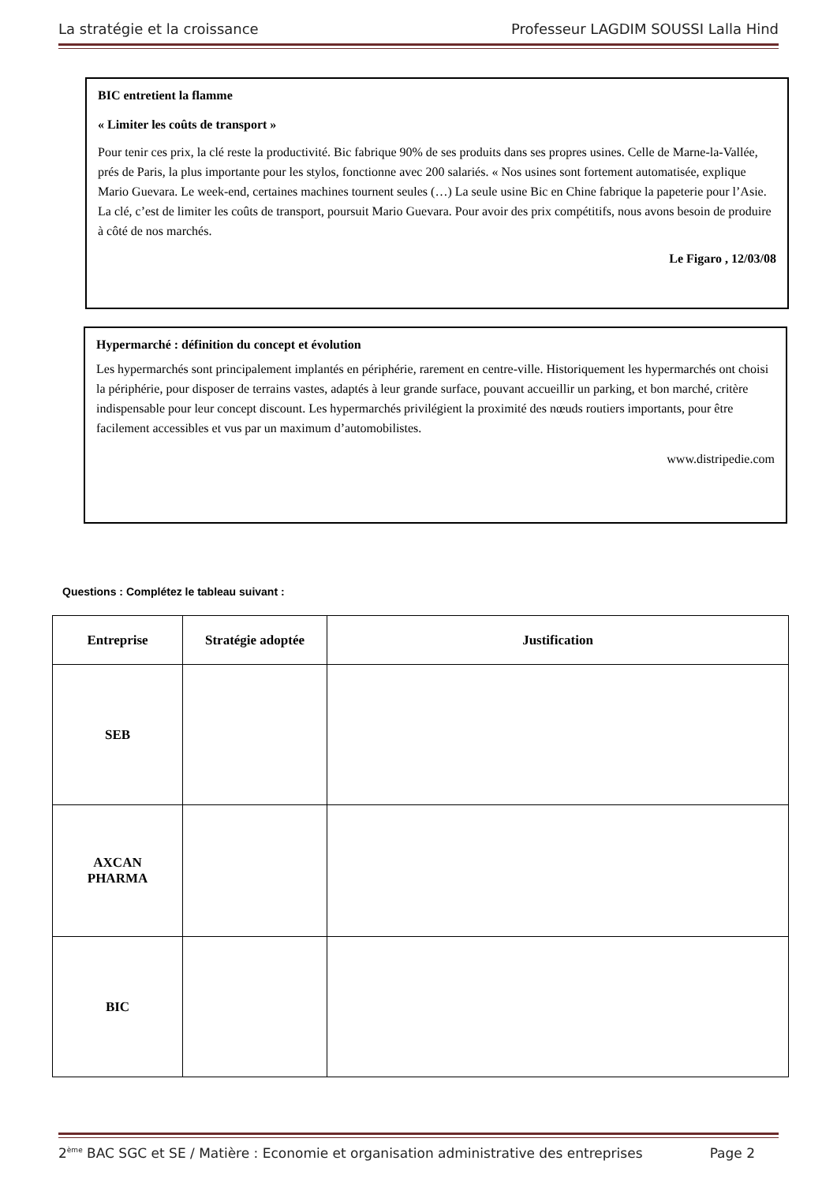La stratégie et la croissance Professeur LAGDIM SOUSSI Lalla Hind
BIC entretient la flamme
« Limiter les coûts de transport »
Pour tenir ces prix, la clé reste la productivité. Bic fabrique 90% de ses produits dans ses propres usines. Celle de Marne-la-Vallée, prés de Paris, la plus importante pour les stylos, fonctionne avec 200 salariés. « Nos usines sont fortement automatisée, explique Mario Guevara. Le week-end, certaines machines tournent seules (…) La seule usine Bic en Chine fabrique la papeterie pour l’Asie. La clé, c’est de limiter les coûts de transport, poursuit Mario Guevara. Pour avoir des prix compétitifs, nous avons besoin de produire à côté de nos marchés.
Le Figaro , 12/03/08
Hypermarché : définition du concept et évolution
Les hypermarchés sont principalement implantés en périphérie, rarement en centre-ville. Historiquement les hypermarchés ont choisi la périphérie, pour disposer de terrains vastes, adaptés à leur grande surface, pouvant accueillir un parking, et bon marché, critère indispensable pour leur concept discount. Les hypermarchés privilégient la proximité des nœuds routiers importants, pour être facilement accessibles et vus par un maximum d’automobilistes.
www.distripedie.com
Questions : Complétez le tableau suivant :
| Entreprise | Stratégie adoptée | Justification |
| --- | --- | --- |
| SEB | | |
| AXCAN PHARMA | | |
| BIC | | |
2<sup>ème</sup> BAC SGC et SE / Matière : Economie et organisation administrative des entreprises Page 2